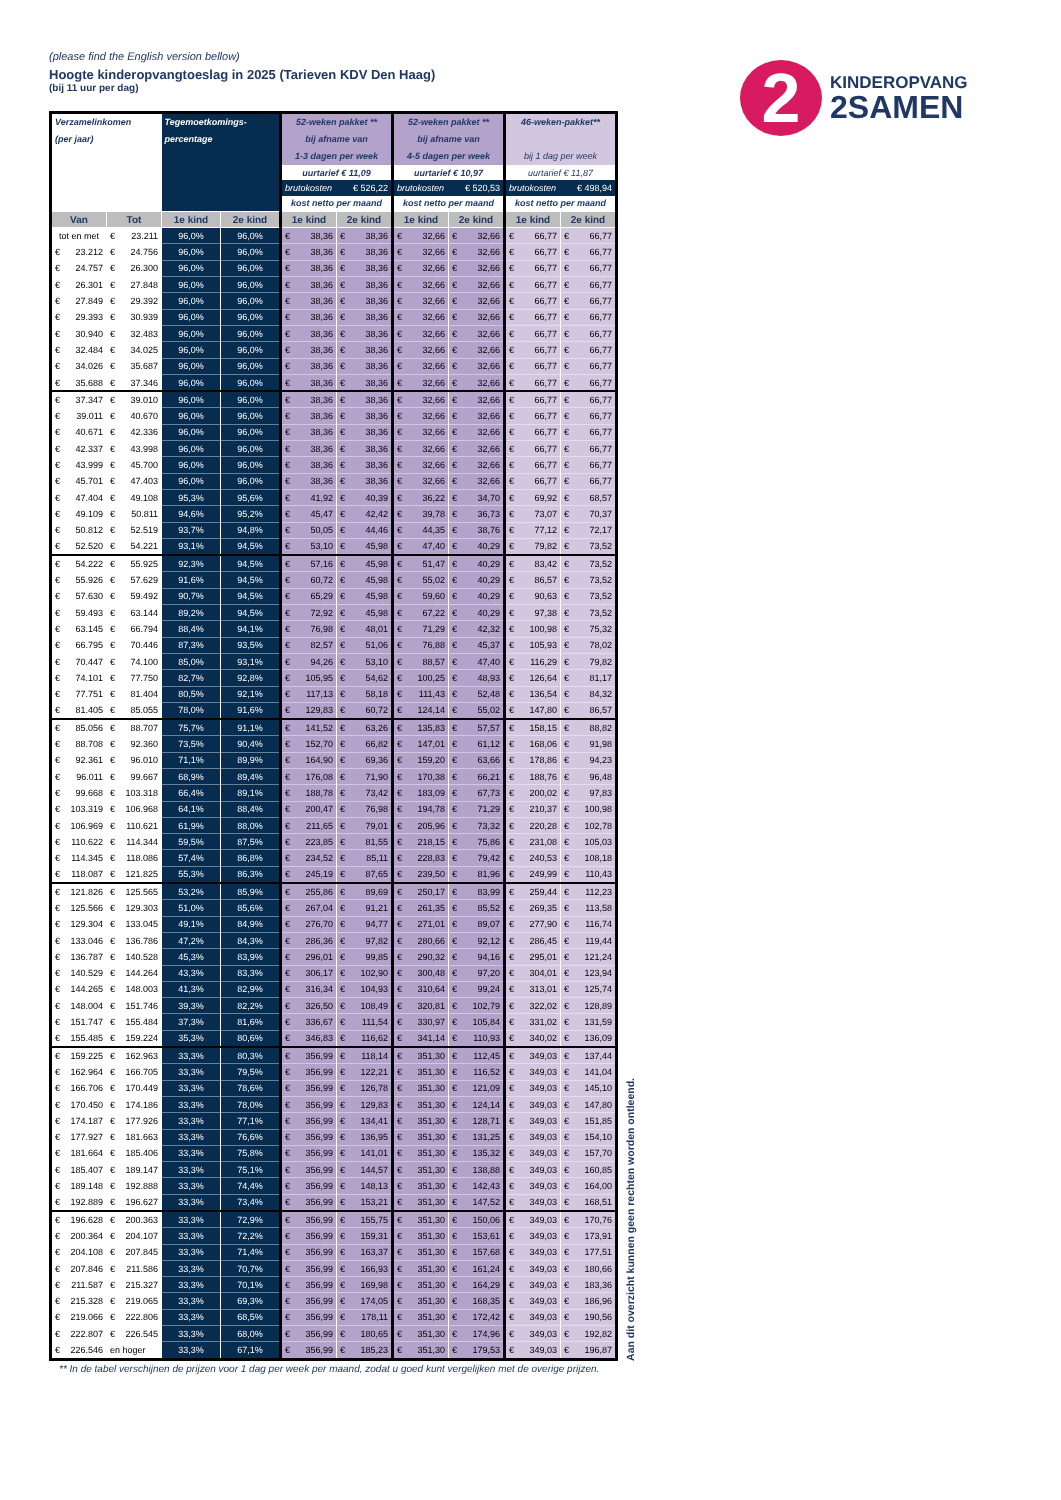(please find the English version bellow)
Hoogte kinderopvangtoeslag in 2025 (Tarieven KDV Den Haag)
(bij 11 uur per dag)
2
KINDEROPVANG
2SAMEN
| Verzamelinkomen (per jaar) | | Tegemoetkomings- percentage | | 52-weken pakket ** bij afname van 1-3 dagen per week | | 52-weken pakket ** bij afname van 4-5 dagen per week | | 46-weken-pakket** bij 1 dag per week | |
| --- | --- | --- | --- | --- | --- | --- | --- | --- | --- |
| | | | | uurtarief € 11,09 | | uurtarief € 10,97 | | uurtarief € 11,87 | |
| | | | | brutokosten € 526,22 | | brutokosten € 520,53 | | brutokosten € 498,94 | |
| | | | | kost netto per maand | | kost netto per maand | | kost netto per maand | |
| Van | Tot | 1e kind | 2e kind | 1e kind | 2e kind | 1e kind | 2e kind | 1e kind | 2e kind |
| tot en met | € 23.211 | 96,0% | 96,0% | € 38,36 | € 38,36 | € 32,66 | € 32,66 | € 66,77 | € 66,77 |
| € 23.212 | € 24.756 | 96,0% | 96,0% | € 38,36 | € 38,36 | € 32,66 | € 32,66 | € 66,77 | € 66,77 |
| € 24.757 | € 26.300 | 96,0% | 96,0% | € 38,36 | € 38,36 | € 32,66 | € 32,66 | € 66,77 | € 66,77 |
| € 26.301 | € 27.848 | 96,0% | 96,0% | € 38,36 | € 38,36 | € 32,66 | € 32,66 | € 66,77 | € 66,77 |
| € 27.849 | € 29.392 | 96,0% | 96,0% | € 38,36 | € 38,36 | € 32,66 | € 32,66 | € 66,77 | € 66,77 |
| € 29.393 | € 30.939 | 96,0% | 96,0% | € 38,36 | € 38,36 | € 32,66 | € 32,66 | € 66,77 | € 66,77 |
| € 30.940 | € 32.483 | 96,0% | 96,0% | € 38,36 | € 38,36 | € 32,66 | € 32,66 | € 66,77 | € 66,77 |
| € 32.484 | € 34.025 | 96,0% | 96,0% | € 38,36 | € 38,36 | € 32,66 | € 32,66 | € 66,77 | € 66,77 |
| € 34.026 | € 35.687 | 96,0% | 96,0% | € 38,36 | € 38,36 | € 32,66 | € 32,66 | € 66,77 | € 66,77 |
| € 35.688 | € 37.346 | 96,0% | 96,0% | € 38,36 | € 38,36 | € 32,66 | € 32,66 | € 66,77 | € 66,77 |
| € 37.347 | € 39.010 | 96,0% | 96,0% | € 38,36 | € 38,36 | € 32,66 | € 32,66 | € 66,77 | € 66,77 |
| € 39.011 | € 40.670 | 96,0% | 96,0% | € 38,36 | € 38,36 | € 32,66 | € 32,66 | € 66,77 | € 66,77 |
| € 40.671 | € 42.336 | 96,0% | 96,0% | € 38,36 | € 38,36 | € 32,66 | € 32,66 | € 66,77 | € 66,77 |
| € 42.337 | € 43.998 | 96,0% | 96,0% | € 38,36 | € 38,36 | € 32,66 | € 32,66 | € 66,77 | € 66,77 |
| € 43.999 | € 45.700 | 96,0% | 96,0% | € 38,36 | € 38,36 | € 32,66 | € 32,66 | € 66,77 | € 66,77 |
| € 45.701 | € 47.403 | 96,0% | 96,0% | € 38,36 | € 38,36 | € 32,66 | € 32,66 | € 66,77 | € 66,77 |
| € 47.404 | € 49.108 | 95,3% | 95,6% | € 41,92 | € 40,39 | € 36,22 | € 34,70 | € 69,92 | € 68,57 |
| € 49.109 | € 50.811 | 94,6% | 95,2% | € 45,47 | € 42,42 | € 39,78 | € 36,73 | € 73,07 | € 70,37 |
| € 50.812 | € 52.519 | 93,7% | 94,8% | € 50,05 | € 44,46 | € 44,35 | € 38,76 | € 77,12 | € 72,17 |
| € 52.520 | € 54.221 | 93,1% | 94,5% | € 53,10 | € 45,98 | € 47,40 | € 40,29 | € 79,82 | € 73,52 |
| € 54.222 | € 55.925 | 92,3% | 94,5% | € 57,16 | € 45,98 | € 51,47 | € 40,29 | € 83,42 | € 73,52 |
| € 55.926 | € 57.629 | 91,6% | 94,5% | € 60,72 | € 45,98 | € 55,02 | € 40,29 | € 86,57 | € 73,52 |
| € 57.630 | € 59.492 | 90,7% | 94,5% | € 65,29 | € 45,98 | € 59,60 | € 40,29 | € 90,63 | € 73,52 |
| € 59.493 | € 63.144 | 89,2% | 94,5% | € 72,92 | € 45,98 | € 67,22 | € 40,29 | € 97,38 | € 73,52 |
| € 63.145 | € 66.794 | 88,4% | 94,1% | € 76,98 | € 48,01 | € 71,29 | € 42,32 | € 100,98 | € 75,32 |
| € 66.795 | € 70.446 | 87,3% | 93,5% | € 82,57 | € 51,06 | € 76,88 | € 45,37 | € 105,93 | € 78,02 |
| € 70.447 | € 74.100 | 85,0% | 93,1% | € 94,26 | € 53,10 | € 88,57 | € 47,40 | € 116,29 | € 79,82 |
| € 74.101 | € 77.750 | 82,7% | 92,8% | € 105,95 | € 54,62 | € 100,25 | € 48,93 | € 126,64 | € 81,17 |
| € 77.751 | € 81.404 | 80,5% | 92,1% | € 117,13 | € 58,18 | € 111,43 | € 52,48 | € 136,54 | € 84,32 |
| € 81.405 | € 85.055 | 78,0% | 91,6% | € 129,83 | € 60,72 | € 124,14 | € 55,02 | € 147,80 | € 86,57 |
| € 85.056 | € 88.707 | 75,7% | 91,1% | € 141,52 | € 63,26 | € 135,83 | € 57,57 | € 158,15 | € 88,82 |
| € 88.708 | € 92.360 | 73,5% | 90,4% | € 152,70 | € 66,82 | € 147,01 | € 61,12 | € 168,06 | € 91,98 |
| € 92.361 | € 96.010 | 71,1% | 89,9% | € 164,90 | € 69,36 | € 159,20 | € 63,66 | € 178,86 | € 94,23 |
| € 96.011 | € 99.667 | 68,9% | 89,4% | € 176,08 | € 71,90 | € 170,38 | € 66,21 | € 188,76 | € 96,48 |
| € 99.668 | € 103.318 | 66,4% | 89,1% | € 188,78 | € 73,42 | € 183,09 | € 67,73 | € 200,02 | € 97,83 |
| € 103.319 | € 106.968 | 64,1% | 88,4% | € 200,47 | € 76,98 | € 194,78 | € 71,29 | € 210,37 | € 100,98 |
| € 106.969 | € 110.621 | 61,9% | 88,0% | € 211,65 | € 79,01 | € 205,96 | € 73,32 | € 220,28 | € 102,78 |
| € 110.622 | € 114.344 | 59,5% | 87,5% | € 223,85 | € 81,55 | € 218,15 | € 75,86 | € 231,08 | € 105,03 |
| € 114.345 | € 118.086 | 57,4% | 86,8% | € 234,52 | € 85,11 | € 228,83 | € 79,42 | € 240,53 | € 108,18 |
| € 118.087 | € 121.825 | 55,3% | 86,3% | € 245,19 | € 87,65 | € 239,50 | € 81,96 | € 249,99 | € 110,43 |
| € 121.826 | € 125.565 | 53,2% | 85,9% | € 255,86 | € 89,69 | € 250,17 | € 83,99 | € 259,44 | € 112,23 |
| € 125.566 | € 129.303 | 51,0% | 85,6% | € 267,04 | € 91,21 | € 261,35 | € 85,52 | € 269,35 | € 113,58 |
| € 129.304 | € 133.045 | 49,1% | 84,9% | € 276,70 | € 94,77 | € 271,01 | € 89,07 | € 277,90 | € 116,74 |
| € 133.046 | € 136.786 | 47,2% | 84,3% | € 286,36 | € 97,82 | € 280,66 | € 92,12 | € 286,45 | € 119,44 |
| € 136.787 | € 140.528 | 45,3% | 83,9% | € 296,01 | € 99,85 | € 290,32 | € 94,16 | € 295,01 | € 121,24 |
| € 140.529 | € 144.264 | 43,3% | 83,3% | € 306,17 | € 102,90 | € 300,48 | € 97,20 | € 304,01 | € 123,94 |
| € 144.265 | € 148.003 | 41,3% | 82,9% | € 316,34 | € 104,93 | € 310,64 | € 99,24 | € 313,01 | € 125,74 |
| € 148.004 | € 151.746 | 39,3% | 82,2% | € 326,50 | € 108,49 | € 320,81 | € 102,79 | € 322,02 | € 128,89 |
| € 151.747 | € 155.484 | 37,3% | 81,6% | € 336,67 | € 111,54 | € 330,97 | € 105,84 | € 331,02 | € 131,59 |
| € 155.485 | € 159.224 | 35,3% | 80,6% | € 346,83 | € 116,62 | € 341,14 | € 110,93 | € 340,02 | € 136,09 |
| € 159.225 | € 162.963 | 33,3% | 80,3% | € 356,99 | € 118,14 | € 351,30 | € 112,45 | € 349,03 | € 137,44 |
| € 162.964 | € 166.705 | 33,3% | 79,5% | € 356,99 | € 122,21 | € 351,30 | € 116,52 | € 349,03 | € 141,04 |
| € 166.706 | € 170.449 | 33,3% | 78,6% | € 356,99 | € 126,78 | € 351,30 | € 121,09 | € 349,03 | € 145,10 |
| € 170.450 | € 174.186 | 33,3% | 78,0% | € 356,99 | € 129,83 | € 351,30 | € 124,14 | € 349,03 | € 147,80 |
| € 174.187 | € 177.926 | 33,3% | 77,1% | € 356,99 | € 134,41 | € 351,30 | € 128,71 | € 349,03 | € 151,85 |
| € 177.927 | € 181.663 | 33,3% | 76,6% | € 356,99 | € 136,95 | € 351,30 | € 131,25 | € 349,03 | € 154,10 |
| € 181.664 | € 185.406 | 33,3% | 75,8% | € 356,99 | € 141,01 | € 351,30 | € 135,32 | € 349,03 | € 157,70 |
| € 185.407 | € 189.147 | 33,3% | 75,1% | € 356,99 | € 144,57 | € 351,30 | € 138,88 | € 349,03 | € 160,85 |
| € 189.148 | € 192.888 | 33,3% | 74,4% | € 356,99 | € 148,13 | € 351,30 | € 142,43 | € 349,03 | € 164,00 |
| € 192.889 | € 196.627 | 33,3% | 73,4% | € 356,99 | € 153,21 | € 351,30 | € 147,52 | € 349,03 | € 168,51 |
| € 196.628 | € 200.363 | 33,3% | 72,9% | € 356,99 | € 155,75 | € 351,30 | € 150,06 | € 349,03 | € 170,76 |
| € 200.364 | € 204.107 | 33,3% | 72,2% | € 356,99 | € 159,31 | € 351,30 | € 153,61 | € 349,03 | € 173,91 |
| € 204.108 | € 207.845 | 33,3% | 71,4% | € 356,99 | € 163,37 | € 351,30 | € 157,68 | € 349,03 | € 177,51 |
| € 207.846 | € 211.586 | 33,3% | 70,7% | € 356,99 | € 166,93 | € 351,30 | € 161,24 | € 349,03 | € 180,66 |
| € 211.587 | € 215.327 | 33,3% | 70,1% | € 356,99 | € 169,98 | € 351,30 | € 164,29 | € 349,03 | € 183,36 |
| € 215.328 | € 219.065 | 33,3% | 69,3% | € 356,99 | € 174,05 | € 351,30 | € 168,35 | € 349,03 | € 186,96 |
| € 219.066 | € 222.806 | 33,3% | 68,5% | € 356,99 | € 178,11 | € 351,30 | € 172,42 | € 349,03 | € 190,56 |
| € 222.807 | € 226.545 | 33,3% | 68,0% | € 356,99 | € 180,65 | € 351,30 | € 174,96 | € 349,03 | € 192,82 |
| € 226.546 | en hoger | 33,3% | 67,1% | € 356,99 | € 185,23 | € 351,30 | € 179,53 | € 349,03 | € 196,87 |
Aan dit overzicht kunnen geen rechten worden ontleend.
** In de tabel verschijnen de prijzen voor 1 dag per week per maand, zodat u goed kunt vergelijken met de overige prijzen.